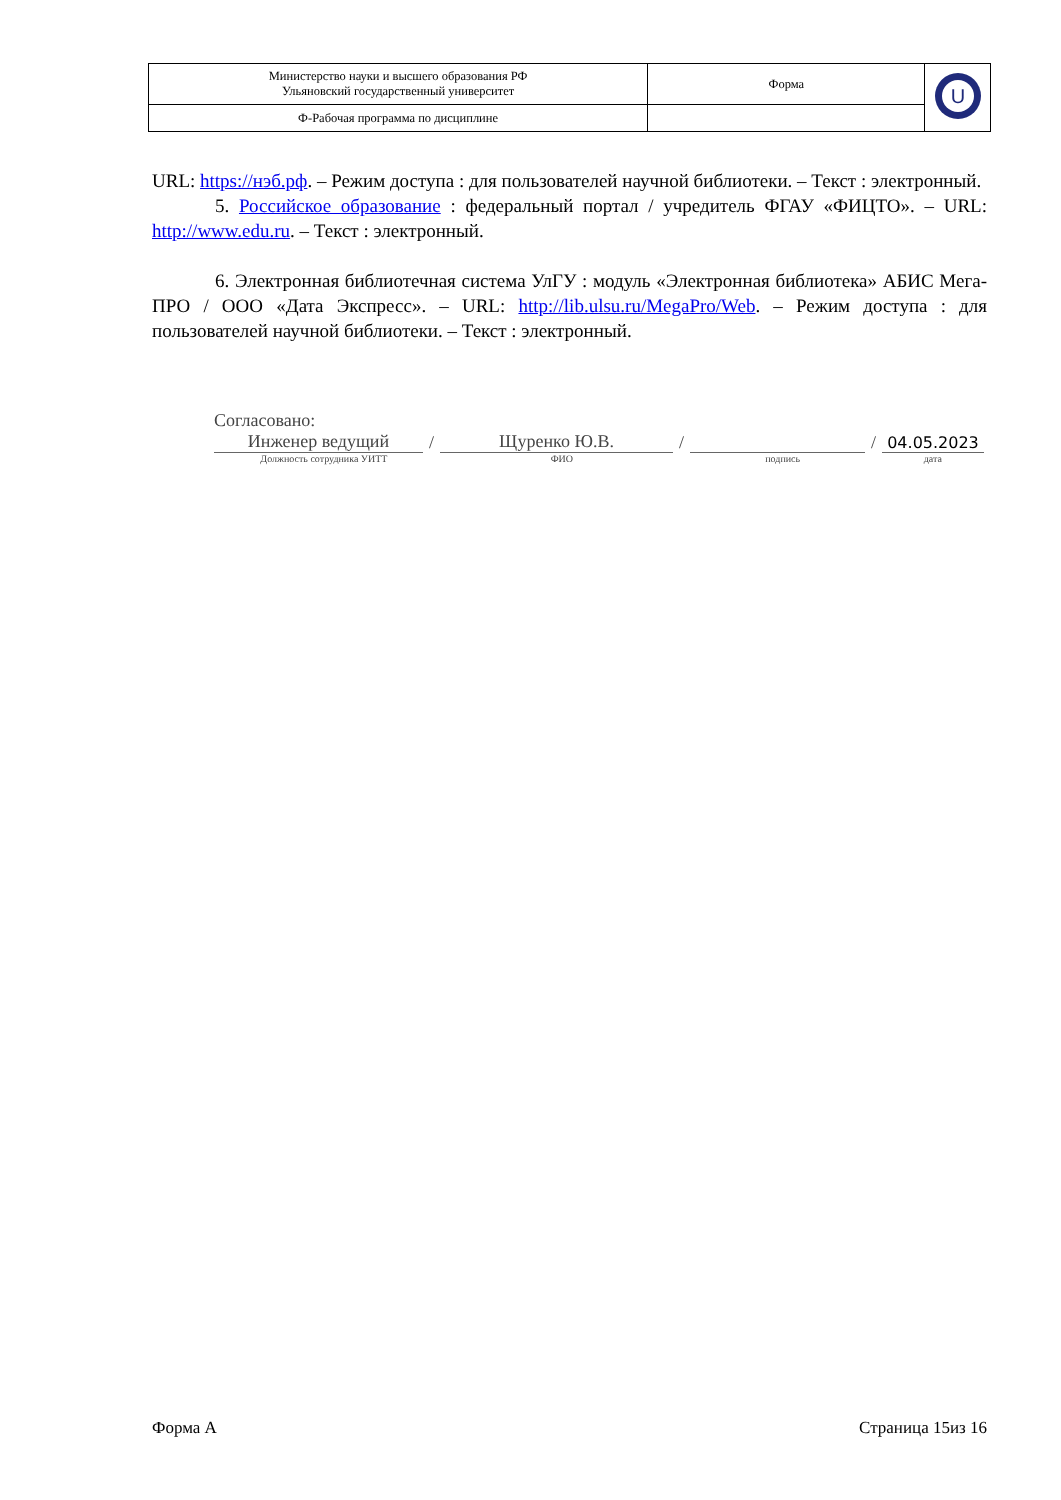| Министерство науки и высшего образования РФ Ульяновский государственный университет | Форма | U |
| Ф-Рабочая программа по дисциплине | | |
URL: https://нэб.рф. – Режим доступа : для пользователей научной библиотеки. – Текст : электронный.
5. Российское образование : федеральный портал / учредитель ФГАУ «ФИЦТО». – URL: http://www.edu.ru. – Текст : электронный.
6. Электронная библиотечная система УлГУ : модуль «Электронная библиотека» АБИС Мега-ПРО / ООО «Дата Экспресс». – URL: http://lib.ulsu.ru/MegaPro/Web. – Режим доступа : для пользователей научной библиотеки. – Текст : электронный.
Согласовано:
Инженер ведущий / Щуренко Ю.В. / / 04.05.2023
Должность сотрудника УИТТ ФИО подпись дата
Форма А Страница 15из 16